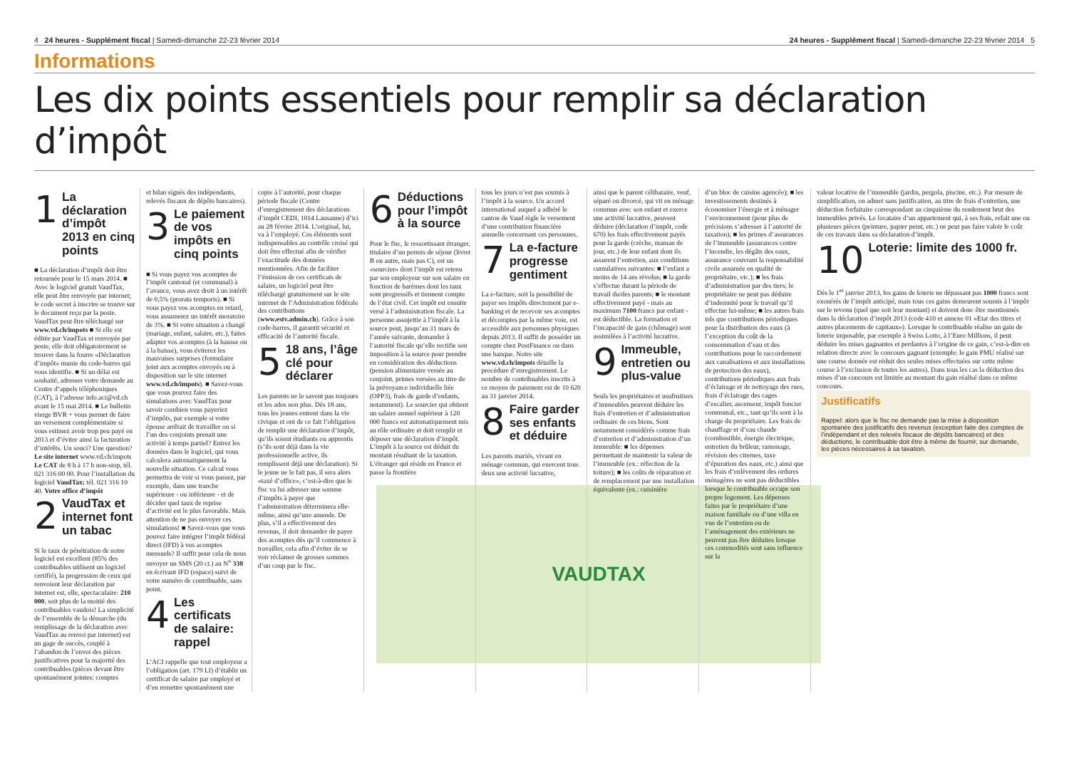4 24 heures - Supplément fiscal | Samedi-dimanche 22-23 février 2014 24 heures - Supplément fiscal | Samedi-dimanche 22-23 février 2014 5
Informations
Les dix points essentiels pour remplir sa déclaration d’impôt
1 La déclaration d’impôt 2013 en cinq points
■ La déclaration d’impôt doit être retournée pour le 15 mars 2014. ■ Avec le logiciel gratuit VaudTax, elle peut être renvoyée par internet; le code secret à inscrire se trouve sur le document reçu par la poste. VaudTax peut être téléchargé sur www.vd.ch/impots ■ Si elle est éditée par VaudTax et renvoyée par poste, elle doit obligatoirement se trouver dans la fourre «Déclaration d’impôt» munie du code-barres qui vous identifie. ■ Si un délai est souhaité, adresser votre demande au Centre d’appels téléphoniques (CAT), à l’adresse info.aci@vd.ch avant le 15 mai 2014. ■ Le bulletin vierge BVR + vous permet de faire un versement complémentaire si vous estimez avoir trop peu payé en 2013 et d’éviter ainsi la facturation d’intérêts. Un souci? Une question? Le site internet www.vd.ch/impots Le CAT de 8 h à 17 h non-stop, tél. 021 316 00 00. Pour l’installation du logiciel VaudTax: tél. 021 316 10 40. Votre office d’impôt
2 VaudTax et internet font un tabac
Si le taux de pénétration de notre logiciel est excellent (85% des contribuables utilisent un logiciel certifié), la progression de ceux qui renvoient leur déclaration par internet est, elle, spectaculaire: 210 000, soit plus de la moitié des contribuables vaudois! La simplicité de l’ensemble de la démarche (du remplissage de la déclaration avec VaudTax au renvoi par internet) est un gage de succès, couplé à l’abandon de l’envoi des pièces justificatives pour la majorité des contribuables (pièces devant être spontanément jointes: comptes
et bilan signés des indépendants, relevés fiscaux de dépôts bancaires).
3 Le paiement de vos impôts en cinq points
■ Si vous payez vos acomptes de l’impôt cantonal (et communal) à l’avance, vous avez droit à un intérêt de 0,5% (prorata temporis). ■ Si vous payez vos acomptes en retard, vous assumerez un intérêt moratoire de 3%. ■ Si votre situation a changé (mariage, enfant, salaire, etc.), faites adapter vos acomptes (à la hausse ou à la baisse), vous éviterez les mauvaises surprises (formulaire joint aux acomptes envoyés ou à disposition sur le site internet www.vd.ch/impots). ■ Savez-vous que vous pouvez faire des simulations avec VaudTax pour savoir combien vous payeriez d’impôts, par exemple si votre épouse arrêtait de travailler ou si l’un des conjoints prenait une activité à temps partiel? Entrez les données dans le logiciel, qui vous calculera automatiquement la nouvelle situation. Ce calcul vous permettra de voir si vous passez, par exemple, dans une tranche supérieure - ou inférieure - et de décider quel taux de reprise d’activité est le plus favorable. Mais attention de ne pas envoyer ces simulations! ■ Savez-vous que vous pouvez faire intégrer l’impôt fédéral direct (IFD) à vos acomptes mensuels? Il suffit pour cela de nous envoyer un SMS (20 ct.) au N<sup>o</sup> 338 en écrivant IFD (espace) suivi de votre numéro de contribuable, sans point.
4 Les certificats de salaire: rappel
L’ACI rappelle que tout employeur a l’obligation (art. 179 LI) d’établir un certificat de salaire par employé et d’en remettre spontanément une
copie à l’autorité, pour chaque période fiscale (Centre d’enregistrement des déclarations d’impôt CEDI, 1014 Lausanne) d’ici au 28 février 2014. L’original, lui, va à l’employé. Ces éléments sont indispensables au contrôle croisé qui doit être effectué afin de vérifier l’exactitude des données mentionnées. Afin de faciliter l’émission de ces certificats de salaire, un logiciel peut être téléchargé gratuitement sur le site internet de l’Administration fédérale des contributions (www.estv.admin.ch). Grâce à son code-barres, il garantit sécurité et efficacité de l’autorité fiscale.
5 18 ans, l’âge clé pour déclarer
Les parents ne le savent pas toujours et les ados non plus. Dès 18 ans, tous les jeunes entrent dans la vie civique et ont de ce fait l’obligation de remplir une déclaration d’impôt, qu’ils soient étudiants ou apprentis (s’ils sont déjà dans la vie professionnelle active, ils remplissent déjà une déclaration). Si le jeune ne le fait pas, il sera alors «taxé d’office», c’est-à-dire que le fisc va lui adresser une somme d’impôts à payer que l’administration déterminera elle-même, ainsi qu’une amende. De plus, s’il a effectivement des revenus, il doit demander de payer des acomptes dès qu’il commence à travailler, cela afin d’éviter de se voir réclamer de grosses sommes d’un coup par le fisc.
6 Déductions pour l’impôt à la source
Pour le fisc, le ressortissant étranger, titulaire d’un permis de séjour (livret B ou autre, mais pas C), est un «sourcier» dont l’impôt est retenu par son employeur sur son salaire en fonction de barèmes dont les taux sont progressifs et tiennent compte de l’état civil. Cet impôt est ensuite versé à l’administration fiscale. La personne assujettie à l’impôt à la source peut, jusqu’au 31 mars de l’année suivante, demander à l’autorité fiscale qu’elle rectifie son imposition à la source pour prendre en considération des déductions (pension alimentaire versée au conjoint, primes versées au titre de la prévoyance individuelle liée (OPP3), frais de garde d’enfants, notamment). Le sourcier qui obtient un salaire annuel supérieur à 120 000 francs est automatiquement mis au rôle ordinaire et doit remplir et déposer une déclaration d’impôt. L’impôt à la source est déduit du montant résultant de la taxation. L’étranger qui réside en France et passe la frontière
tous les jours n’est pas soumis à l’impôt à la source. Un accord international auquel a adhéré le canton de Vaud règle le versement d’une contribution financière annuelle concernant ces personnes.
7 La e-facture progresse gentiment
La e-facture, soit la possibilité de payer ses impôts directement par e-banking et de recevoir ses acomptes et décomptes par la même voie, est accessible aux personnes physiques depuis 2013. Il suffit de posséder un compte chez PostFinance ou dans une banque. Notre site www.vd.ch/impots détaille la procédure d’enregistrement. Le nombre de contribuables inscrits à ce moyen de paiement est de 10 620 au 31 janvier 2014.
8 Faire garder ses enfants et déduire
Les parents mariés, vivant en ménage commun, qui exercent tous deux une activité lucrative,
ainsi que le parent célibataire, veuf, séparé ou divorcé, qui vit en ménage commun avec son enfant et exerce une activité lucrative, peuvent déduire (déclaration d’impôt, code 670) les frais effectivement payés pour la garde (crèche, maman de jour, etc.) de leur enfant dont ils assurent l’entretien, aux conditions cumulatives suivantes: ■ l’enfant a moins de 14 ans révolus; ■ la garde s’effectue durant la période de travail du/des parents; ■ le montant effectivement payé - mais au maximum 7100 francs par enfant - est déductible. La formation et l’incapacité de gain (chômage) sont assimilées à l’activité lucrative.
9 Immeuble, entretien ou plus-value
Seuls les propriétaires et usufruitiers d’immeubles peuvent déduire les frais d’entretien et d’administration ordinaire de ces biens. Sont notamment considérés comme frais d’entretien et d’administration d’un immeuble: ■ les dépenses permettant de maintenir la valeur de l’immeuble (ex.: réfection de la toiture); ■ les coûts de réparation et de remplacement par une installation équivalente (ex.: cuisinière
d’un bloc de cuisine agencée); ■ les investissements destinés à économiser l’énergie et à ménager l’environnement (pour plus de précisions s’adresser à l’autorité de taxation); ■ les primes d’assurances de l’immeuble (assurances contre l’incendie, les dégâts des eaux, assurance couvrant la responsabilité civile assumée en qualité de propriétaire, etc.); ■ les frais d’administration par des tiers; le propriétaire ne peut pas déduire d’indemnité pour le travail qu’il effectue lui-même; ■ les autres frais tels que contributions périodiques pour la distribution des eaux (à l’exception du coût de la consommation d’eau et des contributions pour le raccordement aux canalisations et aux installations de protection des eaux), contributions périodiques aux frais d’éclairage et de nettoyage des rues, frais d’éclairage des cages d’escalier, ascenseur, impôt foncier communal, etc., tant qu’ils sont à la charge du propriétaire. Les frais de chauffage et d’eau chaude (combustible, énergie électrique, entretien du brûleur, ramonage, révision des citernes, taxe d’épuration des eaux, etc.) ainsi que les frais d’enlèvement des ordures ménagères ne sont pas déductibles lorsque le contribuable occupe son propre logement. Les dépenses faites par le propriétaire d’une maison familiale ou d’une villa en vue de l’entretien ou de l’aménagement des extérieurs ne peuvent pas être déduites lorsque ces commodités sont sans influence sur la
valeur locative de l’immeuble (jardin, pergola, piscine, etc.). Par mesure de simplification, on admet sans justification, au titre de frais d’entretien, une déduction forfaitaire correspondant au cinquième du rendement brut des immeubles privés. Le locataire d’un appartement qui, à ses frais, refait une ou plusieurs pièces (peinture, papier peint, etc.) ne peut pas faire valoir le coût de ces travaux dans sa déclaration d’impôt.
10 Loterie: limite des 1000 fr.
Dès le 1<sup>er</sup> janvier 2013, les gains de loterie ne dépassant pas 1000 francs sont exonérés de l’impôt anticipé, mais tous ces gains demeurent soumis à l’impôt sur le revenu (quel que soit leur montant) et doivent donc être mentionnés dans la déclaration d’impôt 2013 (code 410 et annexe 01 «Etat des titres et autres placements de capitaux»). Lorsque le contribuable réalise un gain de loterie imposable, par exemple à Swiss Lotto, à l’Euro Millions, il peut déduire les mises gagnantes et perdantes à l’origine de ce gain, c’est-à-dire en relation directe avec le concours gagnant (exemple: le gain PMU réalisé sur une course donnée est réduit des seules mises effectuées sur cette même course à l’exclusion de toutes les autres). Dans tous les cas la déduction des mises d’un concours est limitée au montant du gain réalisé dans ce même concours.
Justificatifs
Rappel: alors que le fisc ne demande pas la mise à disposition spontanée des justificatifs des revenus (exception faite des comptes de l’indépendant et des relevés fiscaux de dépôts bancaires) et des déductions, le contribuable doit être à même de fournir, sur demande, les pièces nécessaires à sa taxation.
VAUDTAX